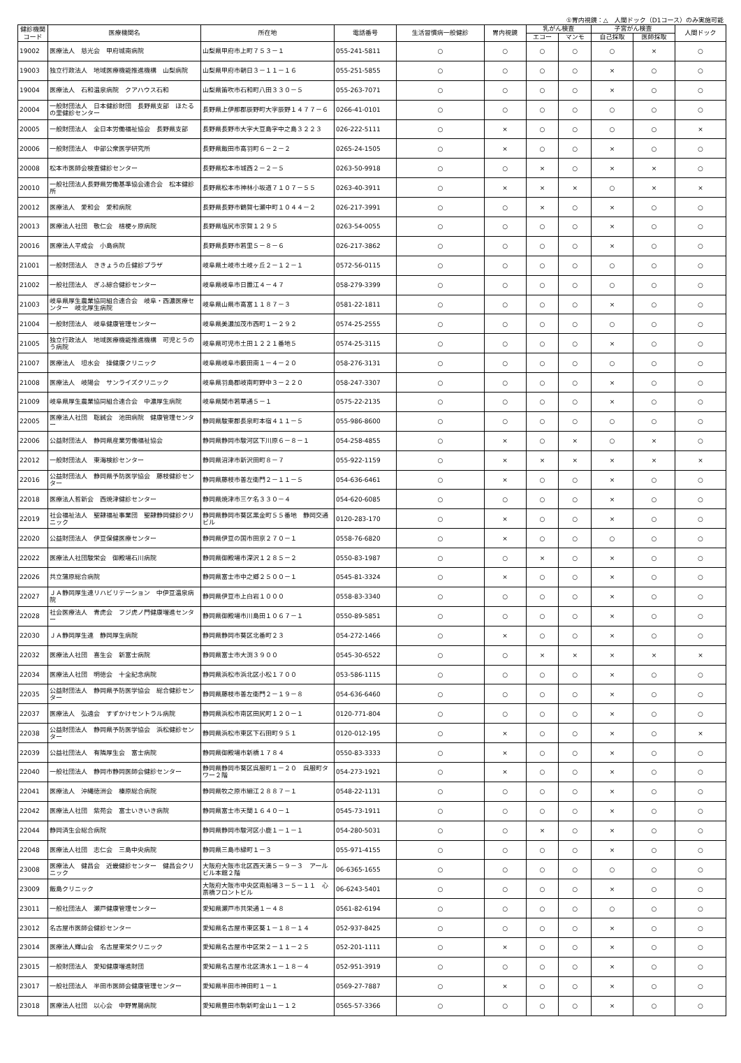①胃内視鏡：△　人間ドック（D1コース）のみ実施可能
| 健診機関コード | 医療機関名 | 所在地 | 電話番号 | 生活習慣病一般健診 | 胃内視鏡 | 乳がん検査 | | 子宮がん検査 | | 人間ドック |
| --- | --- | --- | --- | --- | --- | --- | --- | --- | --- | --- |
| | | | | | | エコー | マンモ | 自己採取 | 医師採取 | |
| 19002 | 医療法人 慈光会 甲府城南病院 | 山梨県甲府市上町７５３－１ | 055-241-5811 | ○ | ○ | ○ | ○ | ○ | × | ○ |
| 19003 | 独立行政法人 地域医療機能推進機構 山梨病院 | 山梨県甲府市朝日３－１１－１６ | 055-251-5855 | ○ | ○ | ○ | ○ | × | ○ | ○ |
| 19004 | 医療法人 石和温泉病院 クアハウス石和 | 山梨県笛吹市石和町八田３３０－５ | 055-263-7071 | ○ | ○ | ○ | ○ | × | ○ | ○ |
| 20004 | 一般財団法人 日本健診財団 長野県支部 ほたるの里健診センター | 長野県上伊那郡辰野町大字辰野１４７７－６ | 0266-41-0101 | ○ | ○ | ○ | ○ | ○ | ○ | ○ |
| 20005 | 一般財団法人 全日本労働福祉協会 長野県支部 | 長野県長野市大字大豆島字中之島３２２３ | 026-222-5111 | ○ | × | ○ | ○ | ○ | ○ | × |
| 20006 | 一般財団法人 中部公衆医学研究所 | 長野県飯田市高羽町６－２－２ | 0265-24-1505 | ○ | × | ○ | ○ | × | ○ | ○ |
| 20008 | 松本市医師会検査健診センター | 長野県松本市城西２－２－５ | 0263-50-9918 | ○ | ○ | × | ○ | × | × | ○ |
| 20010 | 一般社団法人長野県労働基準協会連合会 松本健診所 | 長野県松本市神林小坂道７１０７－５５ | 0263-40-3911 | ○ | × | × | × | ○ | × | × |
| 20012 | 医療法人 愛和会 愛和病院 | 長野県長野市鶴賀七瀬中町１０４４－２ | 026-217-3991 | ○ | ○ | × | ○ | × | ○ | ○ |
| 20013 | 医療法人社団 敬仁会 桔梗ヶ原病院 | 長野県塩尻市宗賀１２９５ | 0263-54-0055 | ○ | ○ | ○ | ○ | × | ○ | ○ |
| 20016 | 医療法人平成会 小島病院 | 長野県長野市若里５－８－６ | 026-217-3862 | ○ | ○ | ○ | ○ | × | ○ | ○ |
| 21001 | 一般財団法人 ききょうの丘健診プラザ | 岐阜県土岐市土岐ヶ丘２－１２－１ | 0572-56-0115 | ○ | ○ | ○ | ○ | ○ | ○ | ○ |
| 21002 | 一般社団法人 ぎふ綜合健診センター | 岐阜県岐阜市日置江４－４７ | 058-279-3399 | ○ | ○ | ○ | ○ | ○ | ○ | ○ |
| 21003 | 岐阜県厚生農業協同組合連合会 岐阜・西濃医療センター 岐北厚生病院 | 岐阜県山県市高富１１８７－３ | 0581-22-1811 | ○ | ○ | ○ | ○ | × | ○ | ○ |
| 21004 | 一般財団法人 岐阜健康管理センター | 岐阜県美濃加茂市西町１－２９２ | 0574-25-2555 | ○ | ○ | ○ | ○ | ○ | ○ | ○ |
| 21005 | 独立行政法人 地域医療機能推進機構 可児とうのう病院 | 岐阜県可児市土田１２２１番地５ | 0574-25-3115 | ○ | ○ | ○ | ○ | × | ○ | ○ |
| 21007 | 医療法人 坦水会 操健康クリニック | 岐阜県岐阜市薮田南１－４－２０ | 058-276-3131 | ○ | ○ | ○ | ○ | ○ | ○ | ○ |
| 21008 | 医療法人 岐陽会 サンライズクリニック | 岐阜県羽島郡岐南町野中３－２２０ | 058-247-3307 | ○ | ○ | ○ | ○ | × | ○ | ○ |
| 21009 | 岐阜県厚生農業協同組合連合会 中濃厚生病院 | 岐阜県関市若草通５－１ | 0575-22-2135 | ○ | ○ | ○ | ○ | × | ○ | ○ |
| 22005 | 医療法人社団 聡誠会 池田病院 健康管理センター | 静岡県駿東郡長泉町本宿４１１－５ | 055-986-8600 | ○ | ○ | ○ | ○ | ○ | ○ | ○ |
| 22006 | 公益財団法人 静岡県産業労働福祉協会 | 静岡県静岡市駿河区下川原６－８－１ | 054-258-4855 | ○ | × | ○ | × | ○ | × | ○ |
| 22012 | 一般財団法人 東海検診センター | 静岡県沼津市新沢田町８－７ | 055-922-1159 | ○ | × | × | × | × | × | × |
| 22016 | 公益財団法人 静岡県予防医学協会 藤枝健診センター | 静岡県藤枝市善左衛門２－１１－５ | 054-636-6461 | ○ | × | ○ | ○ | × | ○ | ○ |
| 22018 | 医療法人哲新会 西焼津健診センター | 静岡県焼津市三ケ名３３０－４ | 054-620-6085 | ○ | ○ | ○ | ○ | × | ○ | ○ |
| 22019 | 社会福祉法人 聖隷福祉事業団 聖隷静岡健診クリニック | 静岡県静岡市葵区黒金町５５番地 静岡交通ビル | 0120-283-170 | ○ | × | ○ | ○ | × | ○ | ○ |
| 22020 | 公益財団法人 伊豆保健医療センター | 静岡県伊豆の国市田京２７０－１ | 0558-76-6820 | ○ | × | ○ | ○ | ○ | ○ | ○ |
| 22022 | 医療法人社団駿栄会 御殿場石川病院 | 静岡県御殿場市深沢１２８５－２ | 0550-83-1987 | ○ | ○ | × | ○ | × | ○ | ○ |
| 22026 | 共立蒲原総合病院 | 静岡県富士市中之郷２５００－１ | 0545-81-3324 | ○ | × | ○ | ○ | × | ○ | ○ |
| 22027 | ＪＡ静岡厚生連リハビリテーション 中伊豆温泉病院 | 静岡県伊豆市上白岩１０００ | 0558-83-3340 | ○ | ○ | ○ | ○ | × | ○ | ○ |
| 22028 | 社会医療法人 青虎会 フジ虎ノ門健康増進センター | 静岡県御殿場市川島田１０６７－１ | 0550-89-5851 | ○ | ○ | ○ | ○ | × | ○ | ○ |
| 22030 | ＪＡ静岡厚生連 静岡厚生病院 | 静岡県静岡市葵区北番町２３ | 054-272-1466 | ○ | × | ○ | ○ | × | ○ | ○ |
| 22032 | 医療法人社団 喜生会 新富士病院 | 静岡県富士市大渕３９００ | 0545-30-6522 | ○ | ○ | × | × | × | × | × |
| 22034 | 医療法人社団 明徳会 十全記念病院 | 静岡県浜松市浜北区小松１７００ | 053-586-1115 | ○ | ○ | ○ | ○ | × | ○ | ○ |
| 22035 | 公益財団法人 静岡県予防医学協会 総合健診センター | 静岡県藤枝市善左衛門２－１９－８ | 054-636-6460 | ○ | ○ | ○ | ○ | × | ○ | ○ |
| 22037 | 医療法人 弘遠会 すずかけセントラル病院 | 静岡県浜松市南区田尻町１２０－１ | 0120-771-804 | ○ | ○ | ○ | ○ | × | ○ | ○ |
| 22038 | 公益財団法人 静岡県予防医学協会 浜松健診センター | 静岡県浜松市東区下石田町９５１ | 0120-012-195 | ○ | × | ○ | ○ | × | ○ | × |
| 22039 | 公益社団法人 有隣厚生会 富士病院 | 静岡県御殿場市新橋１７８４ | 0550-83-3333 | ○ | × | ○ | ○ | × | ○ | ○ |
| 22040 | 一般社団法人 静岡市静岡医師会健診センター | 静岡県静岡市葵区呉服町１－２０ 呉服町タワー２階 | 054-273-1921 | ○ | × | ○ | ○ | × | ○ | ○ |
| 22041 | 医療法人 沖縄徳洲会 榛原総合病院 | 静岡県牧之原市細江２８８７－１ | 0548-22-1131 | ○ | ○ | ○ | ○ | × | ○ | ○ |
| 22042 | 医療法人社団 紫苑会 富士いきいき病院 | 静岡県富士市天間１６４０－１ | 0545-73-1911 | ○ | ○ | ○ | ○ | × | ○ | ○ |
| 22044 | 静岡済生会総合病院 | 静岡県静岡市駿河区小鹿１－１－１ | 054-280-5031 | ○ | ○ | × | ○ | × | ○ | ○ |
| 22048 | 医療法人社団 志仁会 三島中央病院 | 静岡県三島市緑町１－３ | 055-971-4155 | ○ | ○ | ○ | ○ | × | ○ | ○ |
| 23008 | 医療法人 健昌会 近畿健診センター 健昌会クリニック | 大阪府大阪市北区西天満５－９－３ アールビル本館２階 | 06-6365-1655 | ○ | ○ | ○ | ○ | ○ | ○ | ○ |
| 23009 | 飯島クリニック | 大阪府大阪市中央区南船場３－５－１１ 心斎橋フロントビル | 06-6243-5401 | ○ | ○ | ○ | ○ | × | ○ | ○ |
| 23011 | 一般社団法人 瀬戸健康管理センター | 愛知県瀬戸市共栄通１－４８ | 0561-82-6194 | ○ | ○ | ○ | ○ | ○ | ○ | ○ |
| 23012 | 名古屋市医師会健診センター | 愛知県名古屋市東区葵１－１８－１４ | 052-937-8425 | ○ | ○ | ○ | ○ | × | ○ | ○ |
| 23014 | 医療法人輝山会 名古屋東栄クリニック | 愛知県名古屋市中区栄２－１１－２５ | 052-201-1111 | ○ | × | ○ | ○ | × | ○ | ○ |
| 23015 | 一般財団法人 愛知健康増進財団 | 愛知県名古屋市北区清水１－１８－４ | 052-951-3919 | ○ | ○ | ○ | ○ | × | ○ | ○ |
| 23017 | 一般社団法人 半田市医師会健康管理センター | 愛知県半田市神田町１－１ | 0569-27-7887 | ○ | × | ○ | ○ | × | ○ | ○ |
| 23018 | 医療法人社団 以心会 中野胃腸病院 | 愛知県豊田市駒新町金山１－１２ | 0565-57-3366 | ○ | ○ | ○ | ○ | × | ○ | ○ |